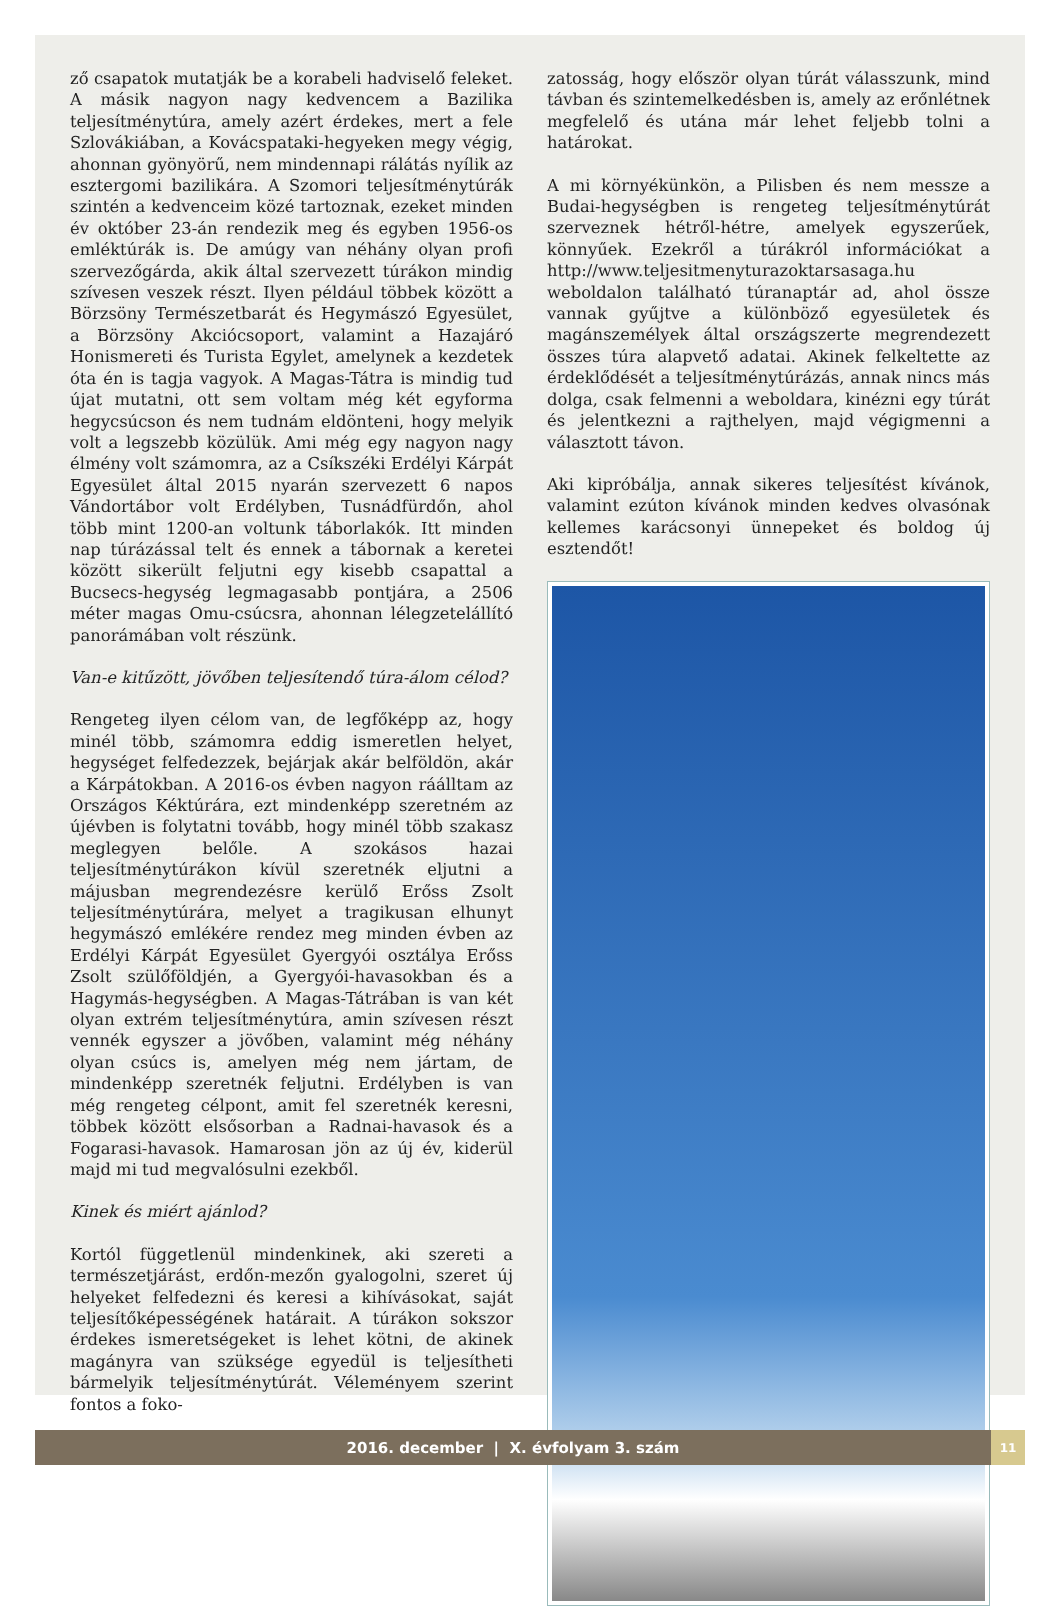ző csapatok mutatják be a korabeli hadviselő feleket. A másik nagyon nagy kedvencem a Bazilika teljesítménytúra, amely azért érdekes, mert a fele Szlovákiában, a Kovácspataki-hegyeken megy végig, ahonnan gyönyörű, nem mindennapi rálátás nyílik az esztergomi bazilikára. A Szomori teljesítménytúrák szintén a kedvenceim közé tartoznak, ezeket minden év október 23-án rendezik meg és egyben 1956-os emléktúrák is. De amúgy van néhány olyan profi szervezőgárda, akik által szervezett túrákon mindig szívesen veszek részt. Ilyen például többek között a Börzsöny Természetbarát és Hegymászó Egyesület, a Börzsöny Akciócsoport, valamint a Hazajáró Honismereti és Turista Egylet, amelynek a kezdetek óta én is tagja vagyok. A Magas-Tátra is mindig tud újat mutatni, ott sem voltam még két egyforma hegycsúcson és nem tudnám eldönteni, hogy melyik volt a legszebb közülük. Ami még egy nagyon nagy élmény volt számomra, az a Csíkszéki Erdélyi Kárpát Egyesület által 2015 nyarán szervezett 6 napos Vándortábor volt Erdélyben, Tusnádfürdőn, ahol több mint 1200-an voltunk táborlakók. Itt minden nap túrázással telt és ennek a tábornak a keretei között sikerült feljutni egy kisebb csapattal a Bucsecs-hegység legmagasabb pontjára, a 2506 méter magas Omu-csúcsra, ahonnan lélegzetelállító panorámában volt részünk.
Van-e kitűzött, jövőben teljesítendő túra-álom célod?
Rengeteg ilyen célom van, de legfőképp az, hogy minél több, számomra eddig ismeretlen helyet, hegységet felfedezzek, bejárjak akár belföldön, akár a Kárpátokban. A 2016-os évben nagyon ráálltam az Országos Kéktúrára, ezt mindenképp szeretném az újévben is folytatni tovább, hogy minél több szakasz meglegyen belőle. A szokásos hazai teljesítménytúrákon kívül szeretnék eljutni a májusban megrendezésre kerülő Erőss Zsolt teljesítménytúrára, melyet a tragikusan elhunyt hegymászó emlékére rendez meg minden évben az Erdélyi Kárpát Egyesület Gyergyói osztálya Erőss Zsolt szülőföldjén, a Gyergyói-havasokban és a Hagymás-hegységben. A Magas-Tátrában is van két olyan extrém teljesítménytúra, amin szívesen részt vennék egyszer a jövőben, valamint még néhány olyan csúcs is, amelyen még nem jártam, de mindenképp szeretnék feljutni. Erdélyben is van még rengeteg célpont, amit fel szeretnék keresni, többek között elsősorban a Radnai-havasok és a Fogarasi-havasok. Hamarosan jön az új év, kiderül majd mi tud megvalósulni ezekből.
Kinek és miért ajánlod?
Kortól függetlenül mindenkinek, aki szereti a természetjárást, erdőn-mezőn gyalogolni, szeret új helyeket felfedezni és keresi a kihívásokat, saját teljesítőképességének határait. A túrákon sokszor érdekes ismeretségeket is lehet kötni, de akinek magányra van szüksége egyedül is teljesítheti bármelyik teljesítménytúrát. Véleményem szerint fontos a foko-
zatosság, hogy először olyan túrát válasszunk, mind távban és szintemelkedésben is, amely az erőnlétnek megfelelő és utána már lehet feljebb tolni a határokat.
A mi környékünkön, a Pilisben és nem messze a Budai-hegységben is rengeteg teljesítménytúrát szerveznek hétről-hétre, amelyek egyszerűek, könnyűek. Ezekről a túrákról információkat a http://www.teljesitmenyturazoktarsasaga.hu weboldalon található túranaptár ad, ahol össze vannak gyűjtve a különböző egyesületek és magánszemélyek által országszerte megrendezett összes túra alapvető adatai. Akinek felkeltette az érdeklődését a teljesítménytúrázás, annak nincs más dolga, csak felmenni a weboldara, kinézni egy túrát és jelentkezni a rajthelyen, majd végigmenni a választott távon.
Aki kipróbálja, annak sikeres teljesítést kívánok, valamint ezúton kívánok minden kedves olvasónak kellemes karácsonyi ünnepeket és boldog új esztendőt!
2016. december | X. évfolyam 3. szám 11